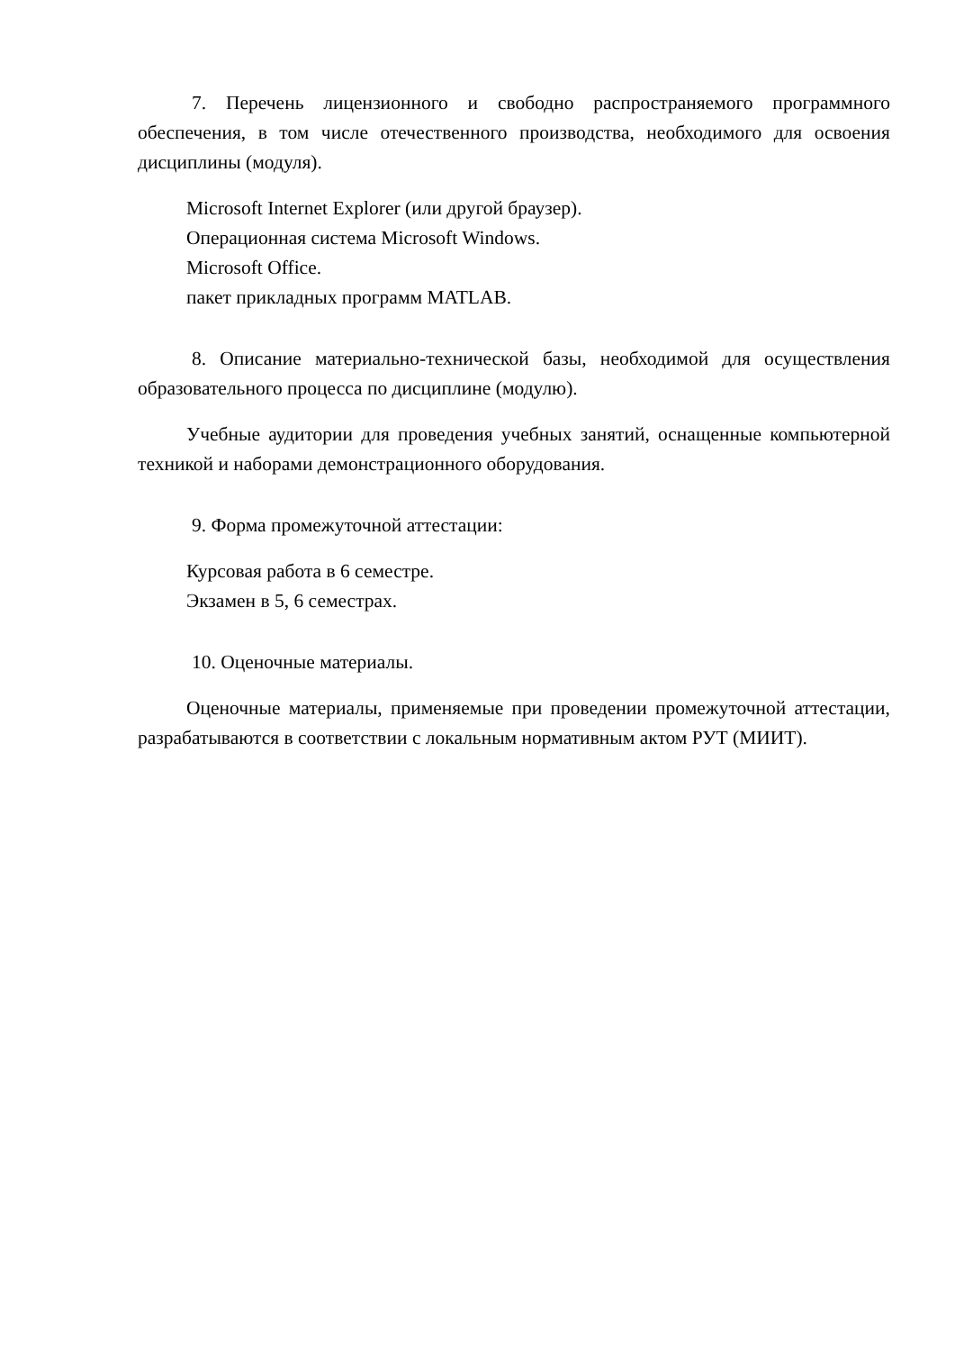7. Перечень лицензионного и свободно распространяемого программного обеспечения, в том числе отечественного производства, необходимого для освоения дисциплины (модуля).
Microsoft Internet Explorer (или другой браузер).
Операционная система Microsoft Windows.
Microsoft Office.
пакет прикладных программ MATLAB.
8. Описание материально-технической базы, необходимой для осуществления образовательного процесса по дисциплине (модулю).
Учебные аудитории для проведения учебных занятий, оснащенные компьютерной техникой и наборами демонстрационного оборудования.
9. Форма промежуточной аттестации:
Курсовая работа в 6 семестре.
Экзамен в 5, 6 семестрах.
10. Оценочные материалы.
Оценочные материалы, применяемые при проведении промежуточной аттестации, разрабатываются в соответствии с локальным нормативным актом РУТ (МИИТ).